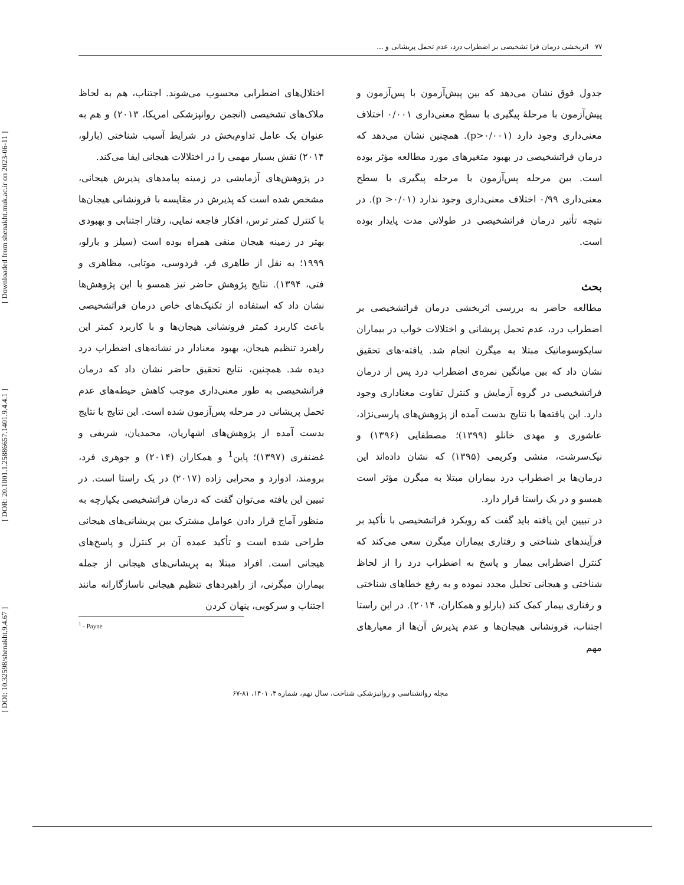[ DOI: 10.32598/shenakht.9.4.67 ] [ DOR: 20.1001.1.25886657.1401.9.4.4.1 ] [ Downloaded from shenakht.muk.ac.ir on 2023-06-11 ]
۷۷ اثربخشی درمان فرا تشخیصی بر اضطراب درد، عدم تحمل پریشانی و ...
جدول فوق نشان می‌دهد که بین پیش‌آزمون با پس‌آزمون و پیش‌آزمون با مرحلۀ پیگیری با سطح معنی‌داری ۰/۰۰۱ اختلاف معنی‌داری وجود دارد (p>۰/۰۰۱). همچنین نشان می‌دهد که درمان فراتشخیصی در بهبود متغیرهای مورد مطالعه مؤثر بوده است. بین مرحله پس‌آزمون با مرحله پیگیری با سطح معنی‌داری ۰/۹۹ اختلاف معنی‌داری وجود ندارد (۰/۰۱< p). در نتیجه تأثیر درمان فراتشخیصی در طولانی مدت پایدار بوده است.
بحث
مطالعه حاضر به بررسی اثربخشی درمان فراتشخیصی بر اضطراب درد، عدم تحمل پریشانی و اختلالات خواب در بیماران سایکوسوماتیک مبتلا به میگرن انجام شد. یافته-های تحقیق نشان داد که بین میانگین نمره‌ی اضطراب درد پس از درمان فراتشخیصی در گروه آزمایش و کنترل تفاوت معناداری وجود دارد. این یافته‌ها با نتایج بدست آمده از پژوهش‌های پارسی‌نژاد، عاشوری و مهدی خانلو (۱۳۹۹)؛ مصطفایی (۱۳۹۶) و نیک‌سرشت، منشی وکریمی (۱۳۹۵) که نشان داده‌اند این درمان‌ها بر اضطراب درد بیماران مبتلا به میگرن مؤثر است همسو و در یک راستا قرار دارد.
در تبیین این یافته باید گفت که رویکرد فراتشخیصی با تأکید بر فرآیندهای شناختی و رفتاری بیماران میگرن سعی می‌کند که کنترل اضطرابی بیمار و پاسخ به اضطراب درد را از لحاظ شناختی و هیجانی تحلیل مجدد نموده و به رفع خطاهای شناختی و رفتاری بیمار کمک کند (بارلو و همکاران، ۲۰۱۴). در این راستا اجتناب، فرونشانی هیجان‌ها و عدم پذیرش آن‌ها از معیارهای مهم
اختلال‌های اضطرابی محسوب می‌شوند. اجتناب، هم به لحاظ ملاک‌های تشخیصی (انجمن روانپزشکی امریکا، ۲۰۱۳) و هم به عنوان یک عامل تداوم‌بخش در شرایط آسیب شناختی (بارلو، ۲۰۱۴) نقش بسیار مهمی را در اختلالات هیجانی ایفا می‌کند.
در پژوهش‌های آزمایشی در زمینه پیامدهای پذیرش هیجانی، مشخص شده است که پذیرش در مقایسه با فرونشانی هیجان‌ها با کنترل کمتر ترس، افکار فاجعه نمایی، رفتار اجتنابی و بهبودی بهتر در زمینه هیجان منفی همراه بوده است (سیلز و بارلو، ۱۹۹۹؛ به نقل از طاهری فر، فردوسی، موتابی، مظاهری و فتی، ۱۳۹۴). نتایج پژوهش حاضر نیز همسو با این پژوهش‌ها نشان داد که استفاده از تکنیک‌های خاص درمان فراتشخیصی باعث کاربرد کمتر فرونشانی هیجان‌ها و با کاربرد کمتر این راهبرد تنظیم هیجان، بهبود معنادار در نشانه‌های اضطراب درد دیده شد. همچنین، نتایج تحقیق حاضر نشان داد که درمان فراتشخیصی به طور معنی‌داری موجب کاهش حیطه‌های عدم تحمل پریشانی در مرحله پس‌آزمون شده است. این نتایج با نتایج بدست آمده از پژوهش‌های اشهاریان، محمدیان، شریفی و غضنفری (۱۳۹۷)؛ پاین<sup>1</sup> و همکاران (۲۰۱۴) و جوهری فرد، برومند، ادوارد و محرابی زاده (۲۰۱۷) در یک راستا است. در تبیین این یافته می‌توان گفت که درمان فراتشخیصی یکپارچه به منظور آماج قرار دادن عوامل مشترک بین پریشانی‌های هیجانی طراحی شده است و تأکید عمده آن بر کنترل و پاسخ‌های هیجانی است. افراد مبتلا به پریشانی‌های هیجانی از جمله بیماران میگرنی، از راهبردهای تنظیم هیجانی ناسازگارانه مانند اجتناب و سرکوبی، پنهان کردن
<sup>1</sup> - Payne
مجله روانشناسی و روانپزشکی شناخت، سال نهم، شماره ۴، ۱۴۰۱، ۸۱-۶۷